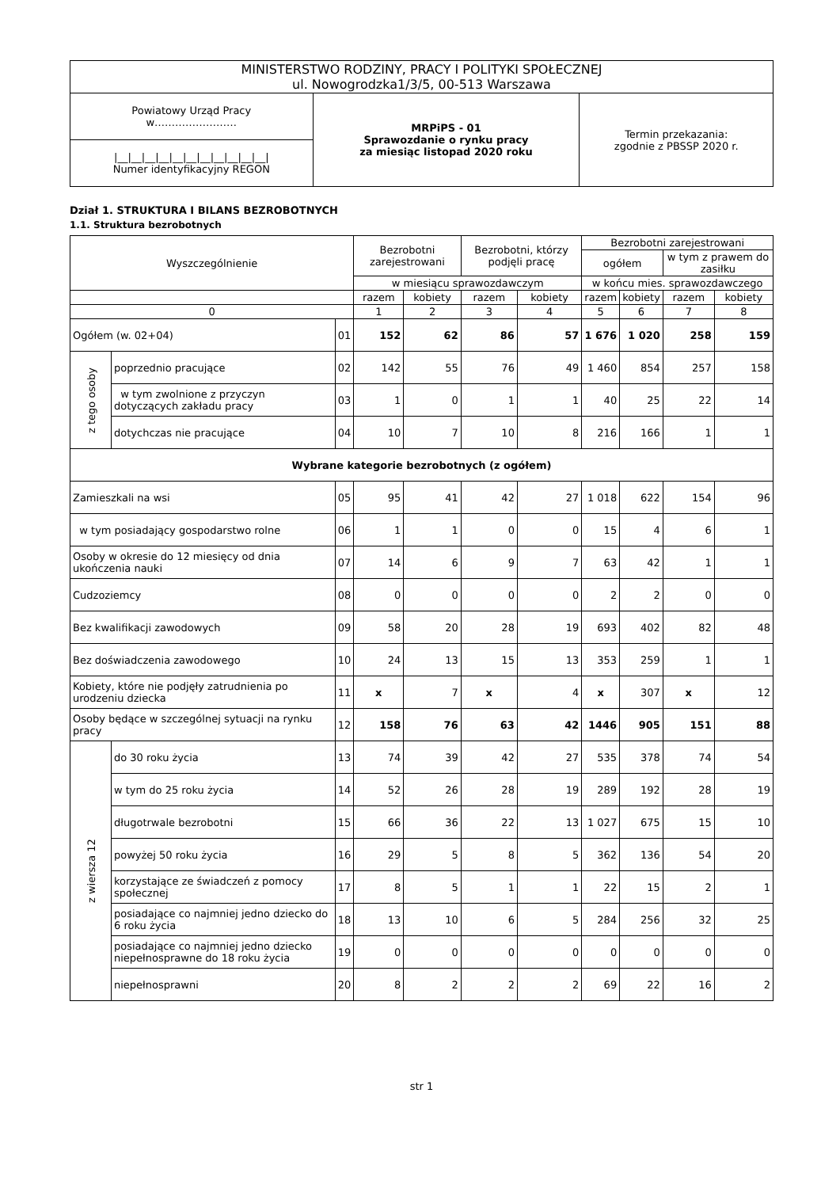| MINISTERSTWO RODZINY, PRACY I POLITYKI SPOŁECZNEJ ul. Nowogrodzka1/3/5, 00-513 Warszawa | | |
| Powiatowy Urząd Pracy w…………………… | MRPiPS - 01 Sprawozdanie o rynku pracy za miesiąc listopad 2020 roku | Termin przekazania: zgodnie z PBSSP 2020 r. |
| /__/__/__/__/__/__/__/__/__/__/__/ Numer identyfikacyjny REGON | | |
Dział 1. STRUKTURA I BILANS BEZROBOTNYCH
1.1. Struktura bezrobotnych
| Wyszczególnienie | | | Bezrobotni zarejestrowani | | Bezrobotni, którzy podjęli pracę | | Bezrobotni zarejestrowani | | | |
| --- | --- | --- | --- | --- | --- | --- | --- | --- | --- | --- |
| | | | | | | | ogółem | | w tym z prawem do zasiłku | |
| | | | w miesiącu sprawozdawczym | | | | w końcu mies. sprawozdawczego | | | |
| | | | razem | kobiety | razem | kobiety | razem | kobiety | razem | kobiety |
| 0 | | | 1 | 2 | 3 | 4 | 5 | 6 | 7 | 8 |
| Ogółem (w. 02+04) | | 01 | 152 | 62 | 86 | 57 | 1 676 | 1 020 | 258 | 159 |
| z tego osoby | poprzednio pracujące | 02 | 142 | 55 | 76 | 49 | 1 460 | 854 | 257 | 158 |
| | w tym zwolnione z przyczyn dotyczących zakładu pracy | 03 | 1 | 0 | 1 | 1 | 40 | 25 | 22 | 14 |
| | dotychczas nie pracujące | 04 | 10 | 7 | 10 | 8 | 216 | 166 | 1 | 1 |
| Wybrane kategorie bezrobotnych (z ogółem) | | | | | | | | | | |
| Zamieszkali na wsi | | 05 | 95 | 41 | 42 | 27 | 1 018 | 622 | 154 | 96 |
| w tym posiadający gospodarstwo rolne | | 06 | 1 | 1 | 0 | 0 | 15 | 4 | 6 | 1 |
| Osoby w okresie do 12 miesięcy od dnia ukończenia nauki | | 07 | 14 | 6 | 9 | 7 | 63 | 42 | 1 | 1 |
| Cudzoziemcy | | 08 | 0 | 0 | 0 | 0 | 2 | 2 | 0 | 0 |
| Bez kwalifikacji zawodowych | | 09 | 58 | 20 | 28 | 19 | 693 | 402 | 82 | 48 |
| Bez doświadczenia zawodowego | | 10 | 24 | 13 | 15 | 13 | 353 | 259 | 1 | 1 |
| Kobiety, które nie podjęły zatrudnienia po urodzeniu dziecka | | 11 | x | 7 | x | 4 | x | 307 | x | 12 |
| Osoby będące w szczególnej sytuacji na rynku pracy | | 12 | 158 | 76 | 63 | 42 | 1446 | 905 | 151 | 88 |
| z wiersza 12 | do 30 roku życia | 13 | 74 | 39 | 42 | 27 | 535 | 378 | 74 | 54 |
| | w tym do 25 roku życia | 14 | 52 | 26 | 28 | 19 | 289 | 192 | 28 | 19 |
| | długotrwale bezrobotni | 15 | 66 | 36 | 22 | 13 | 1 027 | 675 | 15 | 10 |
| | powyżej 50 roku życia | 16 | 29 | 5 | 8 | 5 | 362 | 136 | 54 | 20 |
| | korzystające ze świadczeń z pomocy społecznej | 17 | 8 | 5 | 1 | 1 | 22 | 15 | 2 | 1 |
| | posiadające co najmniej jedno dziecko do 6 roku życia | 18 | 13 | 10 | 6 | 5 | 284 | 256 | 32 | 25 |
| | posiadające co najmniej jedno dziecko niepełnosprawne do 18 roku życia | 19 | 0 | 0 | 0 | 0 | 0 | 0 | 0 | 0 |
| | niepełnosprawni | 20 | 8 | 2 | 2 | 2 | 69 | 22 | 16 | 2 |
str 1